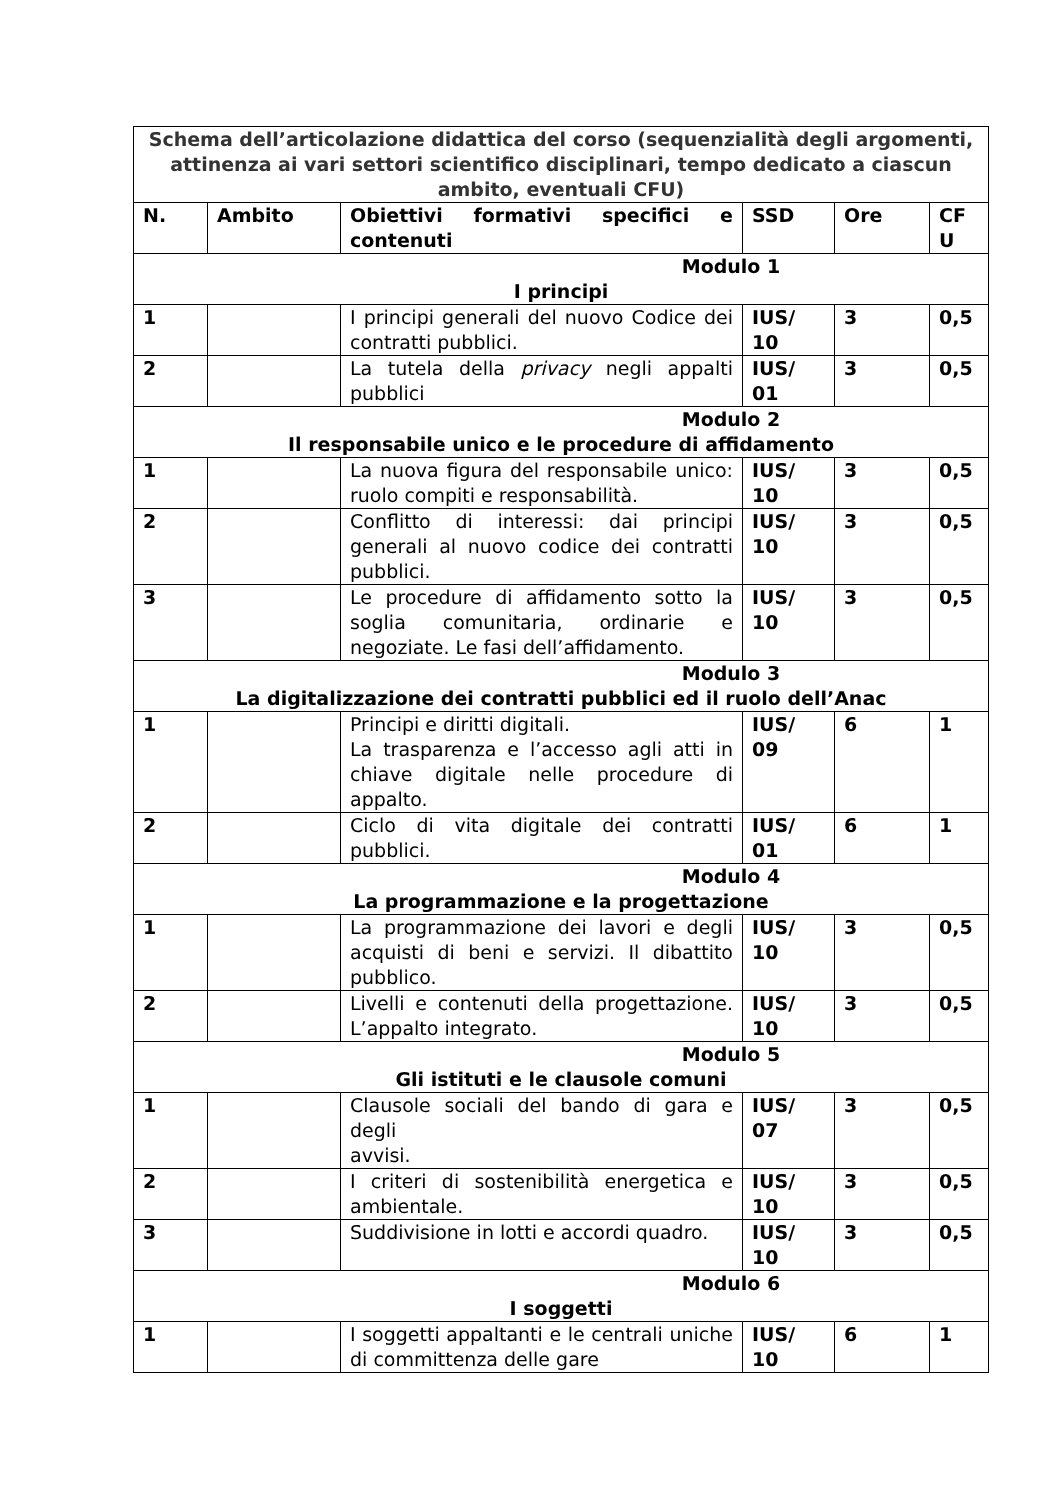| Schema dell’articolazione didattica del corso (sequenzialità degli argomenti, attinenza ai vari settori scientifico disciplinari, tempo dedicato a ciascun ambito, eventuali CFU) | | | | | |
| N. | Ambito | Obiettivi formativi specifici e contenuti | SSD | Ore | CF U |
| Modulo 1 I principi | | | | | |
| 1 | | I principi generali del nuovo Codice dei contratti pubblici. | IUS/ 10 | 3 | 0,5 |
| 2 | | La tutela della privacy negli appalti pubblici | IUS/ 01 | 3 | 0,5 |
| Modulo 2 Il responsabile unico e le procedure di affidamento | | | | | |
| 1 | | La nuova figura del responsabile unico: ruolo compiti e responsabilità. | IUS/ 10 | 3 | 0,5 |
| 2 | | Conflitto di interessi: dai principi generali al nuovo codice dei contratti pubblici. | IUS/ 10 | 3 | 0,5 |
| 3 | | Le procedure di affidamento sotto la soglia comunitaria, ordinarie e negoziate. Le fasi dell’affidamento. | IUS/ 10 | 3 | 0,5 |
| Modulo 3 La digitalizzazione dei contratti pubblici ed il ruolo dell’Anac | | | | | |
| 1 | | Principi e diritti digitali. La trasparenza e l’accesso agli atti in chiave digitale nelle procedure di appalto. | IUS/ 09 | 6 | 1 |
| 2 | | Ciclo di vita digitale dei contratti pubblici. | IUS/ 01 | 6 | 1 |
| Modulo 4 La programmazione e la progettazione | | | | | |
| 1 | | La programmazione dei lavori e degli acquisti di beni e servizi. Il dibattito pubblico. | IUS/ 10 | 3 | 0,5 |
| 2 | | Livelli e contenuti della progettazione. L’appalto integrato. | IUS/ 10 | 3 | 0,5 |
| Modulo 5 Gli istituti e le clausole comuni | | | | | |
| 1 | | Clausole sociali del bando di gara e degli avvisi. | IUS/ 07 | 3 | 0,5 |
| 2 | | I criteri di sostenibilità energetica e ambientale. | IUS/ 10 | 3 | 0,5 |
| 3 | | Suddivisione in lotti e accordi quadro. | IUS/ 10 | 3 | 0,5 |
| Modulo 6 I soggetti | | | | | |
| 1 | | I soggetti appaltanti e le centrali uniche di committenza delle gare | IUS/ 10 | 6 | 1 |